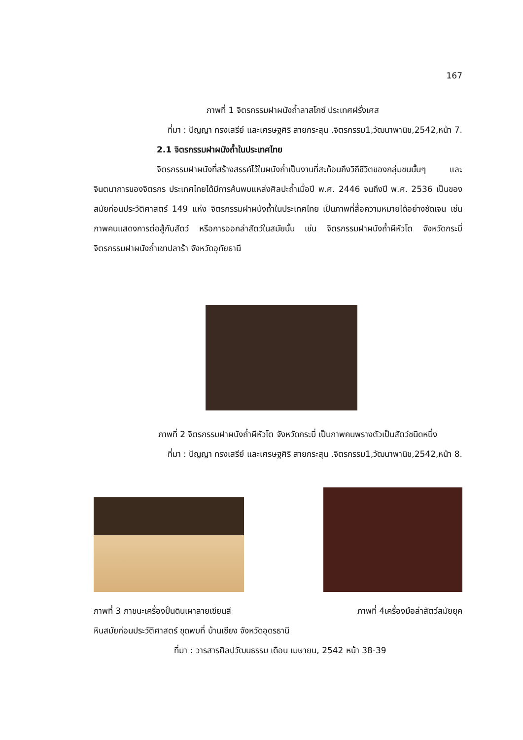167
ภาพที่ 1 จิตรกรรมฝาผนังถ้ำลาสโกซ์ ประเทศฝรั่งเศส
ที่มา : ปัญญา ทรงเสรีย์ และเศรษฐศิริ สายกระสุน .จิตรกรรม1,วัฒนาพานิช,2542,หน้า 7.
2.1 จิตรกรรมฝาผนังถ้ำในประเทศไทย
จิตรกรรมฝาผนังที่สร้างสรรค์ไว้ในผนังถ้ำเป็นงานที่สะท้อนถึงวิถีชีวิตของกลุ่มชนนั้นๆ และจินตนาการของจิตรกร ประเทศไทยได้มีการค้นพบแหล่งศิลปะถ้ำเมื่อปี พ.ศ. 2446 จนถึงปี พ.ศ. 2536 เป็นของสมัยก่อนประวัติศาสตร์ 149 แห่ง จิตรกรรมฝาผนังถ้ำในประเทศไทย เป็นภาพที่สื่อความหมายได้อย่างชัดเจน เช่นภาพคนแสดงการต่อสู้กับสัตว์ หรือการออกล่าสัตว์ในสมัยนั้น เช่น จิตรกรรมฝาผนังถ้ำผีหัวโต จังหวัดกระบี่ จิตรกรรมฝาผนังถ้ำเขาปลาร้า จังหวัดอุทัยธานี
ภาพที่ 2 จิตรกรรมฝาผนังถ้ำผีหัวโต จังหวัดกระบี่ เป็นภาพคนพรางตัวเป็นสัตว์ชนิดหนึ่ง
ที่มา : ปัญญา ทรงเสรีย์ และเศรษฐศิริ สายกระสุน .จิตรกรรม1,วัฒนาพานิช,2542,หน้า 8.
ภาพที่ 3 ภาชนะเครื่องปั้นดินเผาลายเขียนสี ภาพที่ 4เครื่องมือล่าสัตว์สมัยยุค
หินสมัยก่อนประวัติศาสตร์ ขุดพบที่ บ้านเชียง จังหวัดอุดรธานี
ที่มา : วารสารศิลปวัฒนธรรม เดือน เมษายน, 2542 หน้า 38-39